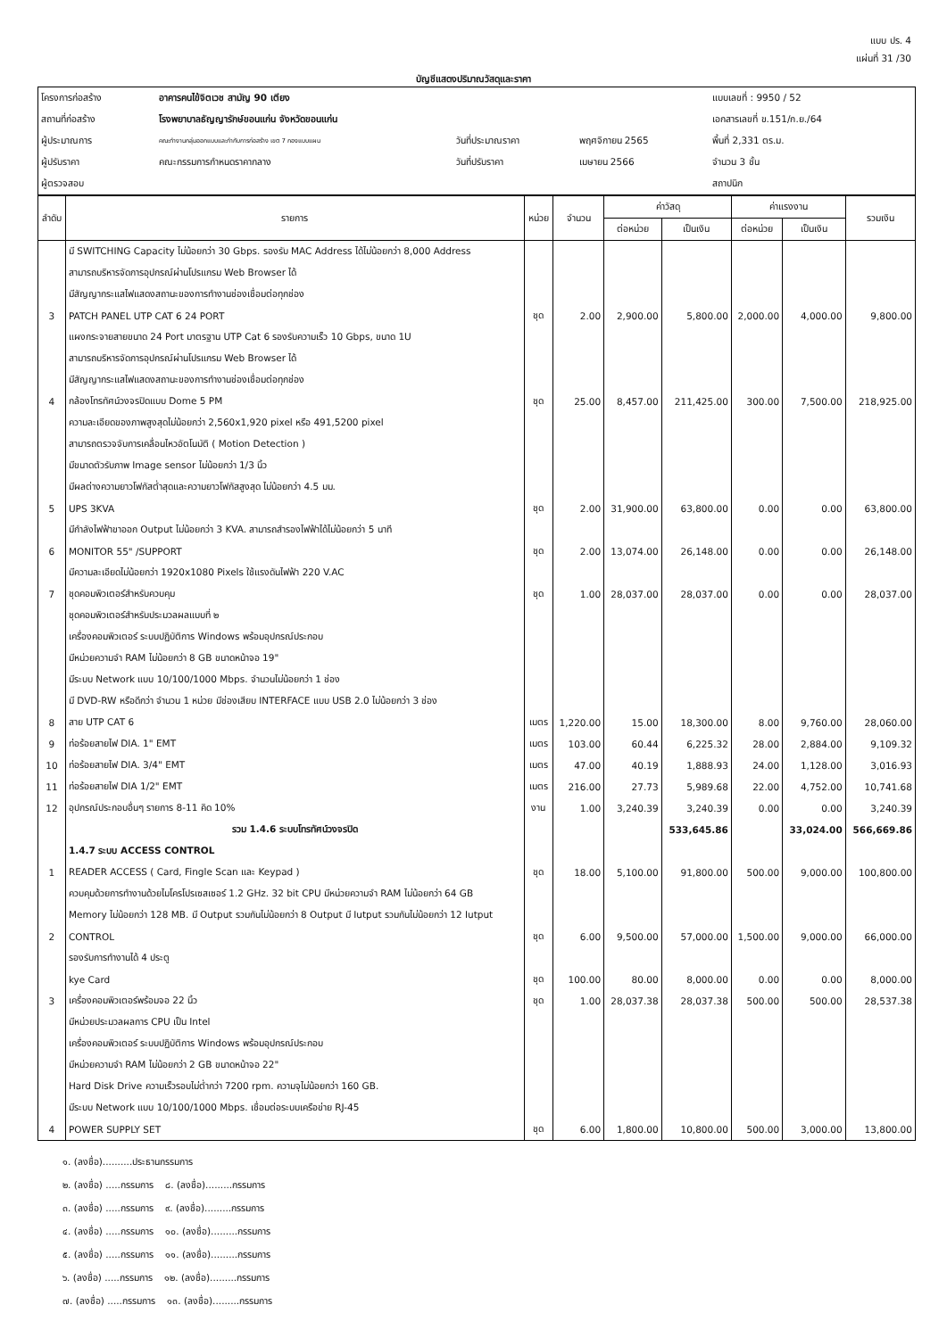แบบ ปร. 4
แผ่นที่ 31 /30
บัญชีแสดงปริมาณวัสดุและราคา
| โครงการก่อสร้าง | อาคารคนไข้จิตเวช สามัญ 90 เตียง | | | แบบเลขที่ : 9950 / 52 |
| สถานที่ก่อสร้าง | โรงพยาบาลธัญญารักษ์ขอนแก่น จังหวัดขอนแก่น | | | เอกสารเลขที่ ข.151/ก.ย./64 |
| ผู้ประมาณการ | คณะทำงานกลุ่มออกแบบและกำกับการก่อสร้าง เขต 7 กองแบบแผน | วันที่ประมาณราคา | พฤศจิกายน 2565 | พื้นที่ 2,331 ตร.ม. |
| ผู้ปรับราคา | คณะกรรมการกำหนดราคากลาง | วันที่ปรับราคา | เมษายน 2566 | จำนวน 3 ชั้น |
| ผู้ตรวจสอบ | | | | สถาปนิก |
| ลำดับ | รายการ | หน่วย | จำนวน | ค่าวัสดุ | | ค่าแรงงาน | | รวมเงิน |
| --- | --- | --- | --- | --- | --- | --- | --- | --- |
| | | | | ต่อหน่วย | เป็นเงิน | ต่อหน่วย | เป็นเงิน | |
| | มี SWITCHING Capacity ไม่น้อยกว่า 30 Gbps. รองรับ MAC Address ได้ไม่น้อยกว่า 8,000 Address | | | | | | | |
| | สามารถบริหารจัดการอุปกรณ์ผ่านโปรแกรม Web Browser ได้ | | | | | | | |
| | มีสัญญากระแสไฟแสดงสถานะของการทำงานช่องเชื่อมต่อทุกช่อง | | | | | | | |
| 3 | PATCH PANEL UTP CAT 6 24 PORT | ชุด | 2.00 | 2,900.00 | 5,800.00 | 2,000.00 | 4,000.00 | 9,800.00 |
| | แผงกระจายสายขนาด 24 Port มาตรฐาน UTP Cat 6 รองรับความเร็ว 10 Gbps, ขนาด 1U | | | | | | | |
| | สามารถบริหารจัดการอุปกรณ์ผ่านโปรแกรม Web Browser ได้ | | | | | | | |
| | มีสัญญากระแสไฟแสดงสถานะของการทำงานช่องเชื่อมต่อทุกช่อง | | | | | | | |
| 4 | กล้องโทรทัศน์วงจรปิดแบบ Dome 5 PM | ชุด | 25.00 | 8,457.00 | 211,425.00 | 300.00 | 7,500.00 | 218,925.00 |
| | ความละเอียดของภาพสูงสุดไม่น้อยกว่า 2,560x1,920 pixel หรือ 491,5200 pixel | | | | | | | |
| | สามารถตรวจจับการเคลื่อนไหวอัตโนมัติ ( Motion Detection ) | | | | | | | |
| | มีขนาดตัวรับภาพ Image sensor ไม่น้อยกว่า 1/3 นิ้ว | | | | | | | |
| | มีผลต่างความยาวโฟกัสต่ำสุดและความยาวโฟกัสสูงสุด ไม่น้อยกว่า 4.5 มม. | | | | | | | |
| 5 | UPS 3KVA | ชุด | 2.00 | 31,900.00 | 63,800.00 | 0.00 | 0.00 | 63,800.00 |
| | มีกำลังไฟฟ้าขาออก Output ไม่น้อยกว่า 3 KVA. สามารถสำรองไฟฟ้าได้ไม่น้อยกว่า 5 นาที | | | | | | | |
| 6 | MONITOR 55" /SUPPORT | ชุด | 2.00 | 13,074.00 | 26,148.00 | 0.00 | 0.00 | 26,148.00 |
| | มีความละเอียดไม่น้อยกว่า 1920x1080 Pixels ใช้แรงดันไฟฟ้า 220 V.AC | | | | | | | |
| 7 | ชุดคอมพิวเตอร์สำหรับควบคุม | ชุด | 1.00 | 28,037.00 | 28,037.00 | 0.00 | 0.00 | 28,037.00 |
| | ชุดคอมพิวเตอร์สำหรับประมวลผลแบบที่ ๒ | | | | | | | |
| | เครื่องคอมพิวเตอร์ ระบบปฏิบัติการ Windows พร้อมอุปกรณ์ประกอบ | | | | | | | |
| | มีหน่วยความจำ RAM ไม่น้อยกว่า 8 GB ขนาดหน้าจอ 19" | | | | | | | |
| | มีระบบ Network แบบ 10/100/1000 Mbps. จำนวนไม่น้อยกว่า 1 ช่อง | | | | | | | |
| | มี DVD-RW หรือดีกว่า จำนวน 1 หน่วย มีช่องเสียบ INTERFACE แบบ USB 2.0 ไม่น้อยกว่า 3 ช่อง | | | | | | | |
| 8 | สาย UTP CAT 6 | เมตร | 1,220.00 | 15.00 | 18,300.00 | 8.00 | 9,760.00 | 28,060.00 |
| 9 | ท่อร้อยสายไฟ DIA. 1" EMT | เมตร | 103.00 | 60.44 | 6,225.32 | 28.00 | 2,884.00 | 9,109.32 |
| 10 | ท่อร้อยสายไฟ DIA. 3/4" EMT | เมตร | 47.00 | 40.19 | 1,888.93 | 24.00 | 1,128.00 | 3,016.93 |
| 11 | ท่อร้อยสายไฟ DIA 1/2" EMT | เมตร | 216.00 | 27.73 | 5,989.68 | 22.00 | 4,752.00 | 10,741.68 |
| 12 | อุปกรณ์ประกอบอื่นๆ รายการ 8-11 คิด 10% | งาน | 1.00 | 3,240.39 | 3,240.39 | 0.00 | 0.00 | 3,240.39 |
| | รวม 1.4.6 ระบบโทรทัศน์วงจรปิด | | | | 533,645.86 | | 33,024.00 | 566,669.86 |
| | 1.4.7 ระบบ ACCESS CONTROL | | | | | | | |
| 1 | READER ACCESS ( Card, Fingle Scan และ Keypad ) | ชุด | 18.00 | 5,100.00 | 91,800.00 | 500.00 | 9,000.00 | 100,800.00 |
| | ควบคุมด้วยการทำงานด้วยไมโครโปรเซสเซอร์ 1.2 GHz. 32 bit CPU มีหน่วยความจำ RAM ไม่น้อยกว่า 64 GB | | | | | | | |
| | Memory ไม่น้อยกว่า 128 MB. มี Output รวมกันไม่น้อยกว่า 8 Output มี Iutput รวมกันไม่น้อยกว่า 12 Iutput | | | | | | | |
| 2 | CONTROL | ชุด | 6.00 | 9,500.00 | 57,000.00 | 1,500.00 | 9,000.00 | 66,000.00 |
| | รองรับการทำงานได้ 4 ประตู | | | | | | | |
| | kye Card | ชุด | 100.00 | 80.00 | 8,000.00 | 0.00 | 0.00 | 8,000.00 |
| 3 | เครื่องคอมพิวเตอร์พร้อมจอ 22 นิ้ว | ชุด | 1.00 | 28,037.38 | 28,037.38 | 500.00 | 500.00 | 28,537.38 |
| | มีหน่วยประมวลผลการ CPU เป็น Intel | | | | | | | |
| | เครื่องคอมพิวเตอร์ ระบบปฏิบัติการ Windows พร้อมอุปกรณ์ประกอบ | | | | | | | |
| | มีหน่วยความจำ RAM ไม่น้อยกว่า 2 GB ขนาดหน้าจอ 22" | | | | | | | |
| | Hard Disk Drive ความเร็วรอบไม่ต่ำกว่า 7200 rpm. ความจุไม่น้อยกว่า 160 GB. | | | | | | | |
| | มีระบบ Network แบบ 10/100/1000 Mbps. เชื่อมต่อระบบเครือข่าย RJ-45 | | | | | | | |
| 4 | POWER SUPPLY SET | ชุด | 6.00 | 1,800.00 | 10,800.00 | 500.00 | 3,000.00 | 13,800.00 |
๑. (ลงชื่อ)..........ประธานกรรมการ
๒. (ลงชื่อ) .....กรรมการ ๘. (ลงชื่อ).........กรรมการ
๓. (ลงชื่อ) .....กรรมการ ๙. (ลงชื่อ).........กรรมการ
๔. (ลงชื่อ) .....กรรมการ ๑๐. (ลงชื่อ).........กรรมการ
๕. (ลงชื่อ) .....กรรมการ ๑๑. (ลงชื่อ).........กรรมการ
๖. (ลงชื่อ) .....กรรมการ ๑๒. (ลงชื่อ).........กรรมการ
๗. (ลงชื่อ) .....กรรมการ ๑๓. (ลงชื่อ).........กรรมการ